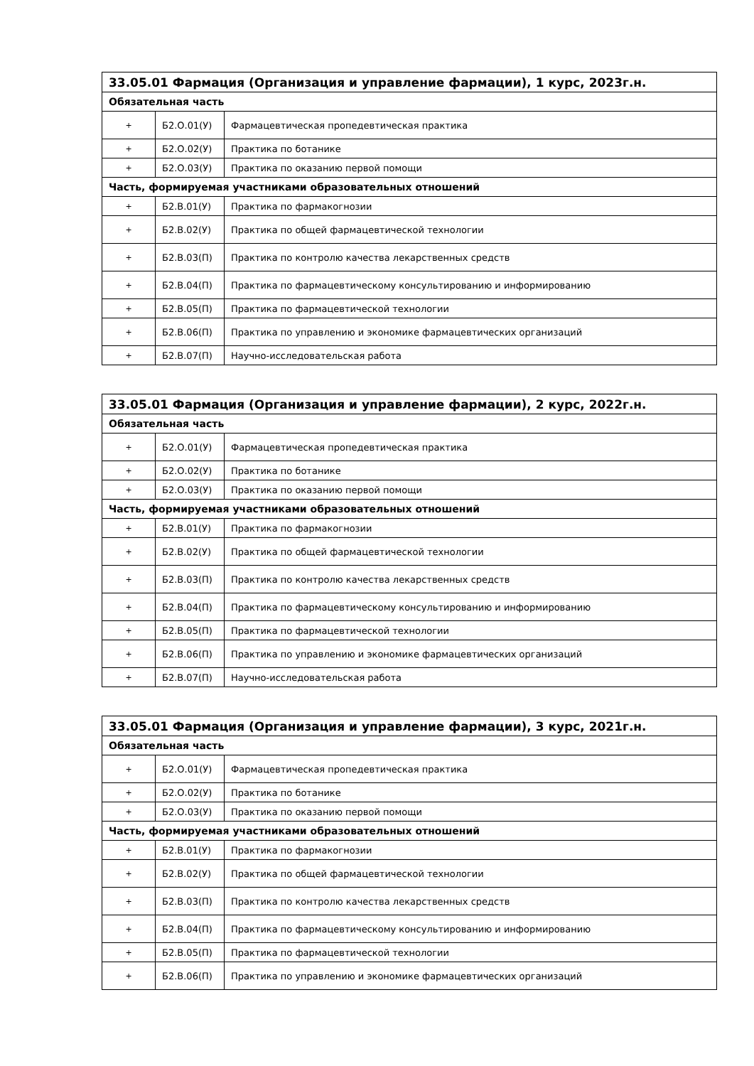| 33.05.01 Фармация (Организация и управление фармации), 1 курс, 2023г.н. | | |
| --- | --- | --- |
| Обязательная часть | | |
| + | Б2.О.01(У) | Фармацевтическая пропедевтическая практика |
| + | Б2.О.02(У) | Практика по ботанике |
| + | Б2.О.03(У) | Практика по оказанию первой помощи |
| Часть, формируемая участниками образовательных отношений | | |
| + | Б2.В.01(У) | Практика по фармакогнозии |
| + | Б2.В.02(У) | Практика по общей фармацевтической технологии |
| + | Б2.В.03(П) | Практика по контролю качества лекарственных средств |
| + | Б2.В.04(П) | Практика по фармацевтическому консультированию и информированию |
| + | Б2.В.05(П) | Практика по фармацевтической технологии |
| + | Б2.В.06(П) | Практика по управлению и экономике фармацевтических организаций |
| + | Б2.В.07(П) | Научно-исследовательская работа |
| 33.05.01 Фармация (Организация и управление фармации), 2 курс, 2022г.н. | | |
| --- | --- | --- |
| Обязательная часть | | |
| + | Б2.О.01(У) | Фармацевтическая пропедевтическая практика |
| + | Б2.О.02(У) | Практика по ботанике |
| + | Б2.О.03(У) | Практика по оказанию первой помощи |
| Часть, формируемая участниками образовательных отношений | | |
| + | Б2.В.01(У) | Практика по фармакогнозии |
| + | Б2.В.02(У) | Практика по общей фармацевтической технологии |
| + | Б2.В.03(П) | Практика по контролю качества лекарственных средств |
| + | Б2.В.04(П) | Практика по фармацевтическому консультированию и информированию |
| + | Б2.В.05(П) | Практика по фармацевтической технологии |
| + | Б2.В.06(П) | Практика по управлению и экономике фармацевтических организаций |
| + | Б2.В.07(П) | Научно-исследовательская работа |
| 33.05.01 Фармация (Организация и управление фармации), 3 курс, 2021г.н. | | |
| --- | --- | --- |
| Обязательная часть | | |
| + | Б2.О.01(У) | Фармацевтическая пропедевтическая практика |
| + | Б2.О.02(У) | Практика по ботанике |
| + | Б2.О.03(У) | Практика по оказанию первой помощи |
| Часть, формируемая участниками образовательных отношений | | |
| + | Б2.В.01(У) | Практика по фармакогнозии |
| + | Б2.В.02(У) | Практика по общей фармацевтической технологии |
| + | Б2.В.03(П) | Практика по контролю качества лекарственных средств |
| + | Б2.В.04(П) | Практика по фармацевтическому консультированию и информированию |
| + | Б2.В.05(П) | Практика по фармацевтической технологии |
| + | Б2.В.06(П) | Практика по управлению и экономике фармацевтических организаций |